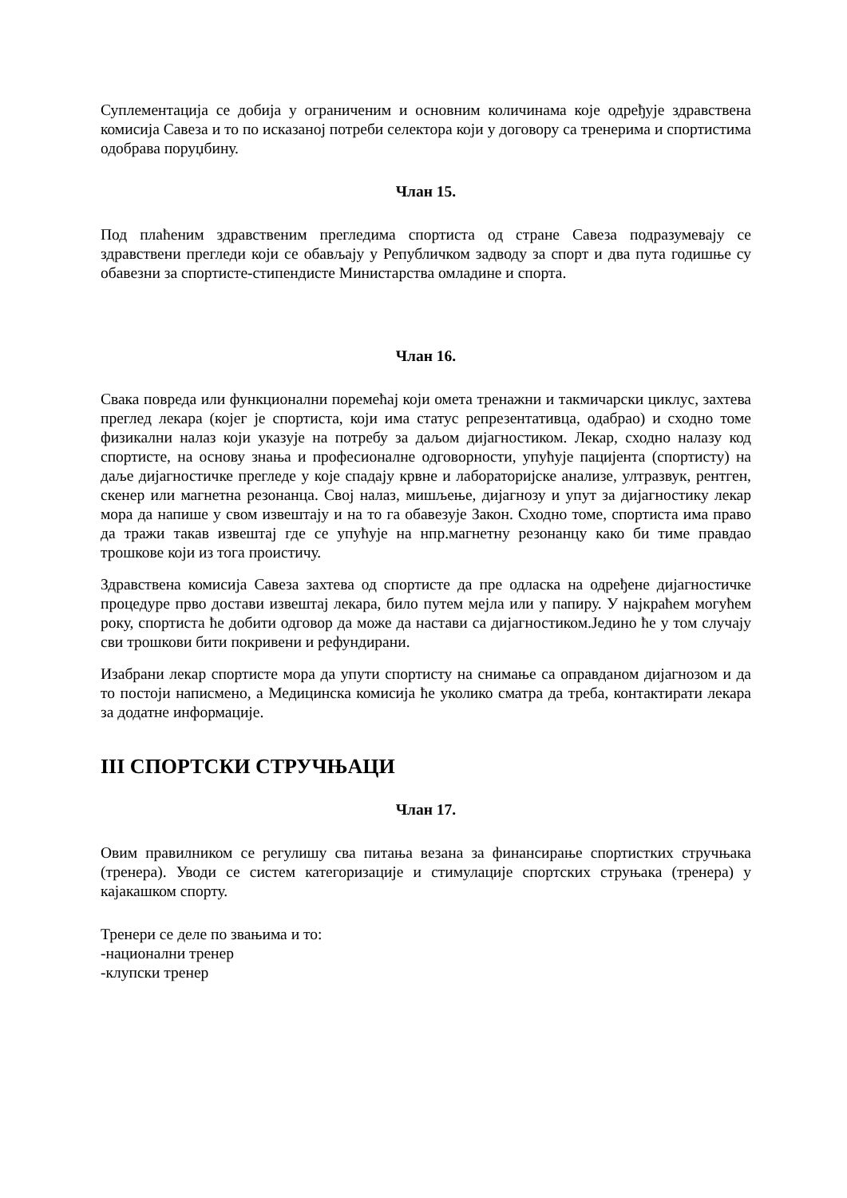Суплементација се добија у ограниченим и основним количинама које одређује здравствена комисија Савеза и то по исказаној потреби селектора који у договору са тренерима и спортистима одобрава поруџбину.
Члан 15.
Под плаћеним здравственим прегледима спортиста од стране Савеза подразумевају се здравствени прегледи који се обављају у Републичком задводу за спорт и два пута годишње су обавезни за спортисте-стипендисте Министарства омладине и спорта.
Члан 16.
Свака повреда или функционални поремећај који омета тренажни и такмичарски циклус, захтева преглед лекара (којег је спортиста, који има статус репрезентативца, одабрао) и сходно томе физикални налаз који указује на потребу за даљом дијагностиком. Лекар, сходно налазу код спортисте, на основу знања и професионалне одговорности, упућује пацијента (спортисту) на даље дијагностичке прегледе у које спадају крвне и лабораторијске анализе, ултразвук, рентген, скенер или магнетна резонанца. Свој налаз, мишљење, дијагнозу и упут за дијагностику лекар мора да напише у свом извештају и на то га обавезује Закон. Сходно томе, спортиста има право да тражи такав извештај где се упућује на нпр.магнетну резонанцу како би тиме правдао трошкове који из тога проистичу.
Здравствена комисија Савеза захтева од спортисте да пре одласка на одређене дијагностичке процедуре прво достави извештај лекара, било путем мејла или у папиру. У најкраћем могућем року, спортиста ће добити одговор да може да настави са дијагностиком.Једино ће у том случају сви трошкови бити покривени и рефундирани.
Изабрани лекар спортисте мора да упути спортисту на снимање са оправданом дијагнозом и да то постоји написмено, а Медицинска комисија ће уколико сматра да треба, контактирати лекара за додатне информације.
III СПОРТСКИ СТРУЧЊАЦИ
Члан 17.
Овим правилником се регулишу сва питања везана за финансирање спортистких стручњака (тренера). Уводи се систем категоризације и стимулације спортских струњака (тренера) у кајакашком спорту.
Тренери се деле по звањима и то:
-национални тренер
-клупски тренер